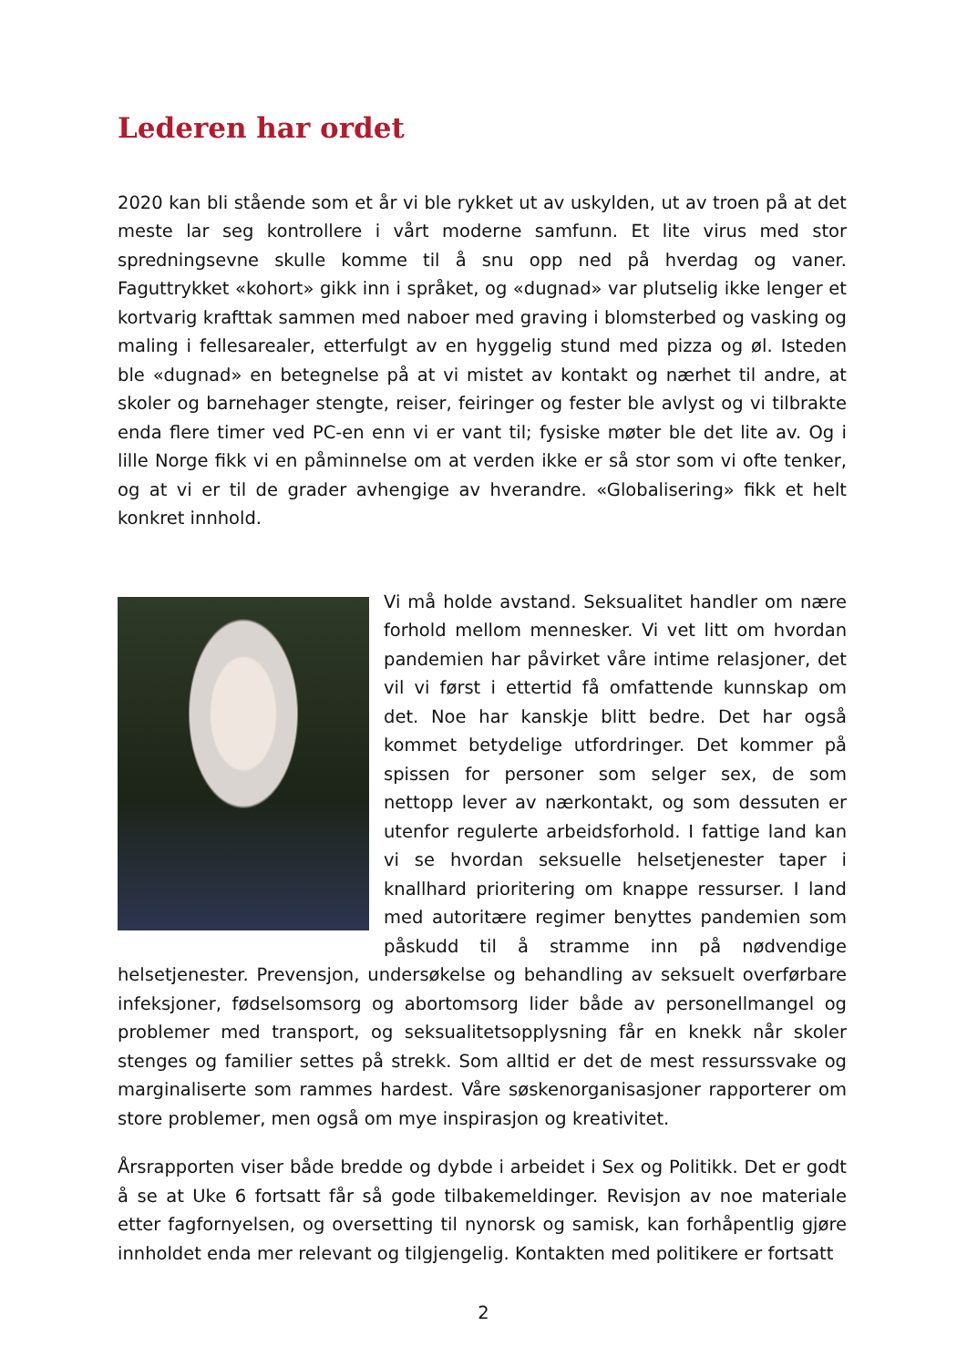Lederen har ordet
2020 kan bli stående som et år vi ble rykket ut av uskylden, ut av troen på at det meste lar seg kontrollere i vårt moderne samfunn. Et lite virus med stor spredningsevne skulle komme til å snu opp ned på hverdag og vaner. Faguttrykket «kohort» gikk inn i språket, og «dugnad» var plutselig ikke lenger et kortvarig krafttak sammen med naboer med graving i blomsterbed og vasking og maling i fellesarealer, etterfulgt av en hyggelig stund med pizza og øl. Isteden ble «dugnad» en betegnelse på at vi mistet av kontakt og nærhet til andre, at skoler og barnehager stengte, reiser, feiringer og fester ble avlyst og vi tilbrakte enda flere timer ved PC-en enn vi er vant til; fysiske møter ble det lite av. Og i lille Norge fikk vi en påminnelse om at verden ikke er så stor som vi ofte tenker, og at vi er til de grader avhengige av hverandre. «Globalisering» fikk et helt konkret innhold.
Vi må holde avstand. Seksualitet handler om nære forhold mellom mennesker. Vi vet litt om hvordan pandemien har påvirket våre intime relasjoner, det vil vi først i ettertid få omfattende kunnskap om det. Noe har kanskje blitt bedre. Det har også kommet betydelige utfordringer. Det kommer på spissen for personer som selger sex, de som nettopp lever av nærkontakt, og som dessuten er utenfor regulerte arbeidsforhold. I fattige land kan vi se hvordan seksuelle helsetjenester taper i knallhard prioritering om knappe ressurser. I land med autoritære regimer benyttes pandemien som påskudd til å stramme inn på nødvendige helsetjenester. Prevensjon, undersøkelse og behandling av seksuelt overførbare infeksjoner, fødselsomsorg og abortomsorg lider både av personellmangel og problemer med transport, og seksualitetsopplysning får en knekk når skoler stenges og familier settes på strekk. Som alltid er det de mest ressurssvake og marginaliserte som rammes hardest. Våre søskenorganisasjoner rapporterer om store problemer, men også om mye inspirasjon og kreativitet.
Årsrapporten viser både bredde og dybde i arbeidet i Sex og Politikk. Det er godt å se at Uke 6 fortsatt får så gode tilbakemeldinger. Revisjon av noe materiale etter fagfornyelsen, og oversetting til nynorsk og samisk, kan forhåpentlig gjøre innholdet enda mer relevant og tilgjengelig. Kontakten med politikere er fortsatt
2